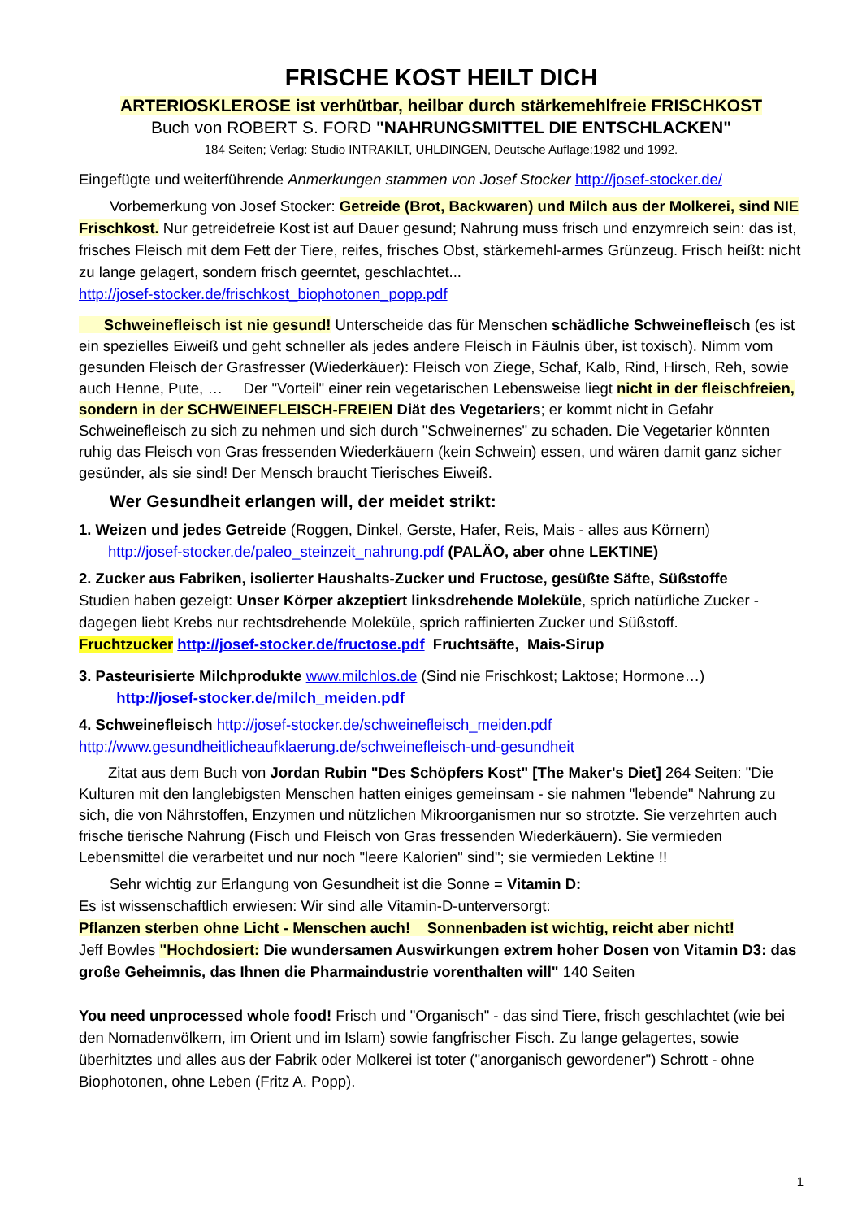FRISCHE KOST HEILT DICH
ARTERIOSKLEROSE ist verhütbar, heilbar durch stärkemehlfreie FRISCHKOST
Buch von ROBERT S. FORD "NAHRUNGSMITTEL DIE ENTSCHLACKEN"
184 Seiten; Verlag: Studio INTRAKILT, UHLDINGEN, Deutsche Auflage:1982 und 1992.
Eingefügte und weiterführende Anmerkungen stammen von Josef Stocker http://josef-stocker.de/
Vorbemerkung von Josef Stocker: Getreide (Brot, Backwaren) und Milch aus der Molkerei, sind NIE Frischkost. Nur getreidefreie Kost ist auf Dauer gesund; Nahrung muss frisch und enzymreich sein: das ist, frisches Fleisch mit dem Fett der Tiere, reifes, frisches Obst, stärkemehl-armes Grünzeug. Frisch heißt: nicht zu lange gelagert, sondern frisch geerntet, geschlachtet...
http://josef-stocker.de/frischkost_biophotonen_popp.pdf
Schweinefleisch ist nie gesund! Unterscheide das für Menschen schädliche Schweinefleisch (es ist ein spezielles Eiweiß und geht schneller als jedes andere Fleisch in Fäulnis über, ist toxisch). Nimm vom gesunden Fleisch der Grasfresser (Wiederkäuer): Fleisch von Ziege, Schaf, Kalb, Rind, Hirsch, Reh, sowie auch Henne, Pute, … Der "Vorteil" einer rein vegetarischen Lebensweise liegt nicht in der fleischfreien, sondern in der SCHWEINEFLEISCH-FREIEN Diät des Vegetariers; er kommt nicht in Gefahr Schweinefleisch zu sich zu nehmen und sich durch "Schweinernes" zu schaden. Die Vegetarier könnten ruhig das Fleisch von Gras fressenden Wiederkäuern (kein Schwein) essen, und wären damit ganz sicher gesünder, als sie sind! Der Mensch braucht Tierisches Eiweiß.
Wer Gesundheit erlangen will, der meidet strikt:
1. Weizen und jedes Getreide (Roggen, Dinkel, Gerste, Hafer, Reis, Mais - alles aus Körnern)
http://josef-stocker.de/paleo_steinzeit_nahrung.pdf (PALÄO, aber ohne LEKTINE)
2. Zucker aus Fabriken, isolierter Haushalts-Zucker und Fructose, gesüßte Säfte, Süßstoffe
Studien haben gezeigt: Unser Körper akzeptiert linksdrehende Moleküle, sprich natürliche Zucker - dagegen liebt Krebs nur rechtsdrehende Moleküle, sprich raffinierten Zucker und Süßstoff.
Fruchtzucker http://josef-stocker.de/fructose.pdf Fruchtsäfte, Mais-Sirup
3. Pasteurisierte Milchprodukte www.milchlos.de (Sind nie Frischkost; Laktose; Hormone…)
http://josef-stocker.de/milch_meiden.pdf
4. Schweinefleisch http://josef-stocker.de/schweinefleisch_meiden.pdf
http://www.gesundheitlicheaufklaerung.de/schweinefleisch-und-gesundheit
Zitat aus dem Buch von Jordan Rubin "Des Schöpfers Kost" [The Maker's Diet] 264 Seiten: "Die Kulturen mit den langlebigsten Menschen hatten einiges gemeinsam - sie nahmen "lebende" Nahrung zu sich, die von Nährstoffen, Enzymen und nützlichen Mikroorganismen nur so strotzte. Sie verzehrten auch frische tierische Nahrung (Fisch und Fleisch von Gras fressenden Wiederkäuern). Sie vermieden Lebensmittel die verarbeitet und nur noch "leere Kalorien" sind"; sie vermieden Lektine !!
Sehr wichtig zur Erlangung von Gesundheit ist die Sonne = Vitamin D:
Es ist wissenschaftlich erwiesen: Wir sind alle Vitamin-D-unterversorgt:
Pflanzen sterben ohne Licht - Menschen auch! Sonnenbaden ist wichtig, reicht aber nicht!
Jeff Bowles "Hochdosiert: Die wundersamen Auswirkungen extrem hoher Dosen von Vitamin D3: das große Geheimnis, das Ihnen die Pharmaindustrie vorenthalten will" 140 Seiten
You need unprocessed whole food! Frisch und "Organisch" - das sind Tiere, frisch geschlachtet (wie bei den Nomadenvölkern, im Orient und im Islam) sowie fangfrischer Fisch. Zu lange gelagertes, sowie überhitztes und alles aus der Fabrik oder Molkerei ist toter ("anorganisch gewordener") Schrott - ohne Biophotonen, ohne Leben (Fritz A. Popp).
1